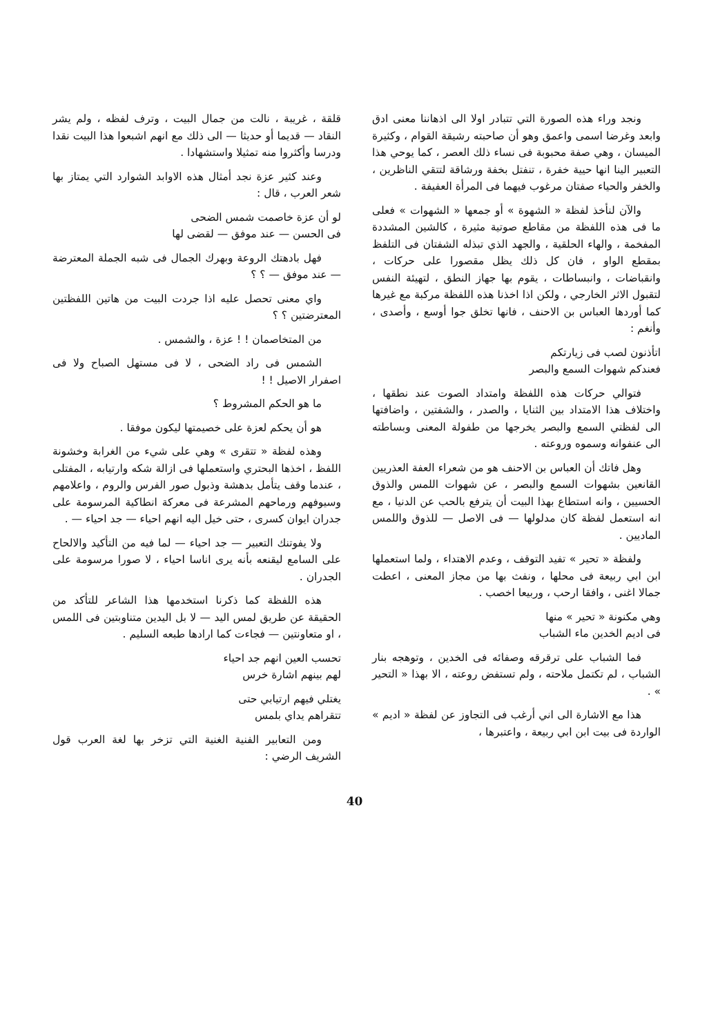ونجد وراء هذه الصورة التي تتبادر اولا الى اذهاننا معنى ادق وابعد وغرضا اسمى واعمق وهو أن صاحبته رشيقة القوام ، وكثيرة الميسان ، وهي صفة محبوبة فى نساء ذلك العصر ، كما يوحي هذا التعبير الينا انها حيية خفرة ، تنفتل بخفة ورشاقة لتتقي الناظرين ، والخفر والحياء صفتان مرغوب فيهما فى المرأة العفيفة .
والآن لنأخذ لفظة « الشهوة » أو جمعها « الشهوات » فعلى ما فى هذه اللفظة من مقاطع صوتية مثيرة ، كالشين المشددة المفخمة ، والهاء الحلقية ، والجهد الذي تبذله الشفتان فى التلفظ بمقطع الواو ، فان كل ذلك يظل مقصورا على حركات ، وانقباضات ، وانبساطات ، يقوم بها جهاز النطق ، لتهيئة النفس لتقبول الاثر الخارجي ، ولكن اذا اخذنا هذه اللفظة مركبة مع غيرها كما أوردها العباس بن الاحنف ، فانها تخلق جوا أوسع ، وأصدى ، وأنغم :
اتأذنون لصب فى زيارتكم
فعندكم شهوات السمع والبصر
فتوالي حركات هذه اللفظة وامتداد الصوت عند نطقها ، واختلاف هذا الامتداد بين الثنايا ، والصدر ، والشفتين ، واضافتها الى لفظتي السمع والبصر يخرجها من طفولة المعنى وبساطته الى عنفوانه وسموه وروعته .
وهل فاتك أن العباس بن الاحنف هو من شعراء العفة العذريين القانعين بشهوات السمع والبصر ، عن شهوات اللمس والذوق الحسيين ، وانه استطاع بهذا البيت أن يترفع بالحب عن الدنيا ، مع انه استعمل لفظة كان مدلولها — فى الاصل — للذوق واللمس الماديين .
ولفظة « تحير » تفيد التوقف ، وعدم الاهتداء ، ولما استعملها ابن ابي ربيعة فى محلها ، ونفث بها من مجاز المعنى ، اعطت جمالا اغنى ، وافقا ارحب ، وربيعا اخصب .
وهي مكنونة « تحير » منها
فى اديم الخدين ماء الشباب
فما الشباب على ترقرقه وصفائه فى الخدين ، وتوهجه بنار الشباب ، لم تكتمل ملاحته ، ولم تستفض روعته ، الا بهذا « التحير » .
هذا مع الاشارة الى اني أرغب فى التجاوز عن لفظة « اديم » الواردة فى بيت ابن ابي ربيعة ، واعتبرها ،
قلقة ، غريبة ، نالت من جمال البيت ، وترف لفظه ، ولم يشر النقاد — قديما أو حديثا — الى ذلك مع انهم اشبعوا هذا البيت نقدا ودرسا وأكثروا منه تمثيلا واستشهادا .
وعند كثير عزة نجد أمثال هذه الاوابد الشوارد التي يمتاز بها شعر العرب ، قال :
لو أن عزة خاصمت شمس الضحى
فى الحسن — عند موفق — لقضى لها
فهل بادهتك الروعة وبهرك الجمال فى شبه الجملة المعترضة — عند موفق — ؟ ؟
واي معنى تحصل عليه اذا جردت البيت من هاتين اللفظتين المعترضتين ؟ ؟
من المتخاصمان ! ! عزة ، والشمس .
الشمس فى راد الضحى ، لا فى مستهل الصباح ولا فى اصفرار الاصيل ! !
ما هو الحكم المشروط ؟
هو أن يحكم لعزة على خصيمتها ليكون موفقا .
وهذه لفظة « تتقرى » وهي على شيء من الغرابة وخشونة اللفظ ، اخذها البحتري واستعملها فى ازالة شكه وارتيابه ، المفتلى ، عندما وقف يتأمل بدهشة وذبول صور الفرس والروم ، واعلامهم وسيوفهم ورماحهم المشرعة فى معركة انطاكية المرسومة على جدران ايوان كسرى ، حتى خيل اليه انهم احياء — جد احياء — .
ولا يفوتنك التعبير — جد احياء — لما فيه من التأكيد والالحاح على السامع ليقنعه بأنه يرى اناسا احياء ، لا صورا مرسومة على الجدران .
هذه اللفظة كما ذكرنا استخدمها هذا الشاعر للتأكد من الحقيقة عن طريق لمس اليد — لا بل اليدين متناوبتين فى اللمس ، او متعاونتين — فجاءت كما ارادها طبعه السليم .
تحسب العين انهم جد احياء
لهم بينهم اشارة خرس
يغتلي فيهم ارتيابي حتى
تتقراهم يداي بلمس
ومن التعابير الفنية الغنية التي تزخر بها لغة العرب قول الشريف الرضي :
40